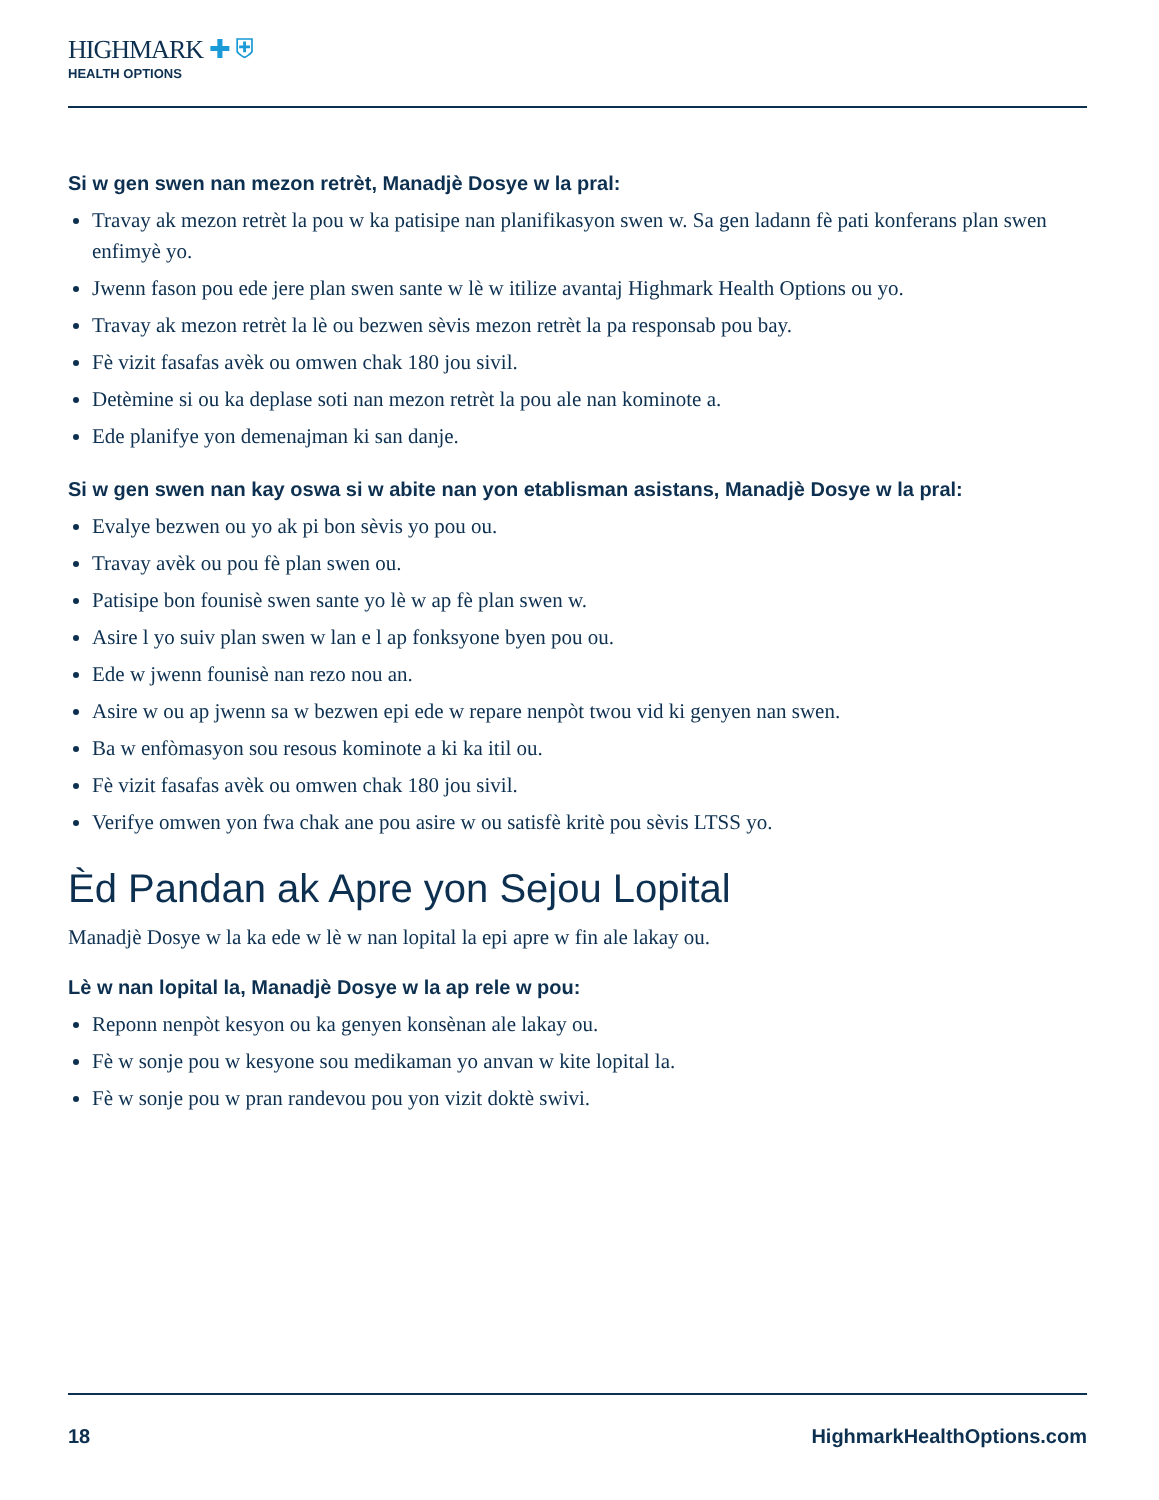HIGHMARK ✚ ⛨
HEALTH OPTIONS
Si w gen swen nan mezon retrèt, Manadjè Dosye w la pral:
Travay ak mezon retrèt la pou w ka patisipe nan planifikasyon swen w. Sa gen ladann fè pati konferans plan swen enfimyè yo.
Jwenn fason pou ede jere plan swen sante w lè w itilize avantaj Highmark Health Options ou yo.
Travay ak mezon retrèt la lè ou bezwen sèvis mezon retrèt la pa responsab pou bay.
Fè vizit fasafas avèk ou omwen chak 180 jou sivil.
Detèmine si ou ka deplase soti nan mezon retrèt la pou ale nan kominote a.
Ede planifye yon demenajman ki san danje.
Si w gen swen nan kay oswa si w abite nan yon etablisman asistans, Manadjè Dosye w la pral:
Evalye bezwen ou yo ak pi bon sèvis yo pou ou.
Travay avèk ou pou fè plan swen ou.
Patisipe bon founisè swen sante yo lè w ap fè plan swen w.
Asire l yo suiv plan swen w lan e l ap fonksyone byen pou ou.
Ede w jwenn founisè nan rezo nou an.
Asire w ou ap jwenn sa w bezwen epi ede w repare nenpòt twou vid ki genyen nan swen.
Ba w enfòmasyon sou resous kominote a ki ka itil ou.
Fè vizit fasafas avèk ou omwen chak 180 jou sivil.
Verifye omwen yon fwa chak ane pou asire w ou satisfè kritè pou sèvis LTSS yo.
Èd Pandan ak Apre yon Sejou Lopital
Manadjè Dosye w la ka ede w lè w nan lopital la epi apre w fin ale lakay ou.
Lè w nan lopital la, Manadjè Dosye w la ap rele w pou:
Reponn nenpòt kesyon ou ka genyen konsènan ale lakay ou.
Fè w sonje pou w kesyone sou medikaman yo anvan w kite lopital la.
Fè w sonje pou w pran randevou pou yon vizit doktè swivi.
18 HighmarkHealthOptions.com